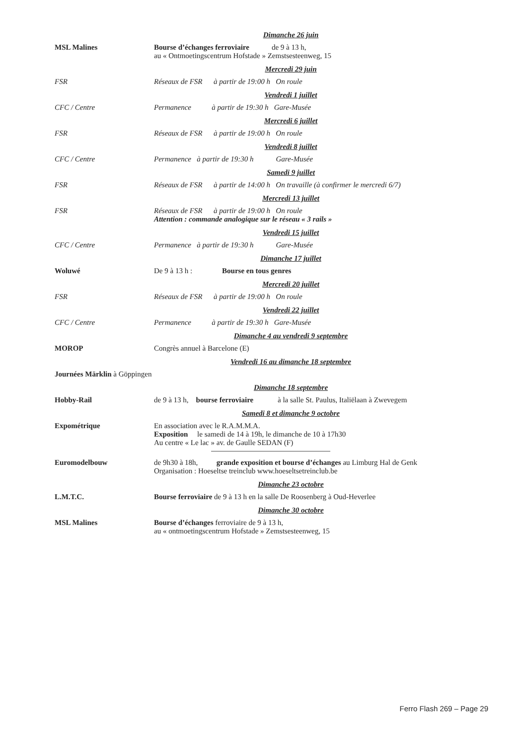Dimanche 26 juin
MSL Malines Bourse d’échanges ferroviaire de 9 à 13 h,
au « Ontmoetingscentrum Hofstade » Zemstsesteenweg, 15
Mercredi 29 juin
FSR Réseaux de FSR à partir de 19:00 h On roule
Vendredi 1 juillet
CFC / Centre Permanence à partir de 19:30 h Gare-Musée
Mercredi 6 juillet
FSR Réseaux de FSR à partir de 19:00 h On roule
Vendredi 8 juillet
CFC / Centre Permanence à partir de 19:30 h Gare-Musée
Samedi 9 juillet
FSR Réseaux de FSR à partir de 14:00 h On travaille (à confirmer le mercredi 6/7)
Mercredi 13 juillet
FSR Réseaux de FSR à partir de 19:00 h On roule
Attention : commande analogique sur le réseau « 3 rails »
Vendredi 15 juillet
CFC / Centre Permanence à partir de 19:30 h Gare-Musée
Dimanche 17 juillet
Woluwé De 9 à 13 h : Bourse en tous genres
Mercredi 20 juillet
FSR Réseaux de FSR à partir de 19:00 h On roule
Vendredi 22 juillet
CFC / Centre Permanence à partir de 19:30 h Gare-Musée
Dimanche 4 au vendredi 9 septembre
MOROP Congrès annuel à Barcelone (E)
Vendredi 16 au dimanche 18 septembre
Journées Märklin à Göppingen
Dimanche 18 septembre
Hobby-Rail de 9 à 13 h, bourse ferroviaire à la salle St. Paulus, Italiëlaan à Zwevegem
Samedi 8 et dimanche 9 octobre
Expométrique En association avec le R.A.M.M.A.
Exposition le samedi de 14 à 19h, le dimanche de 10 à 17h30
Au centre « Le lac » av. de Gaulle SEDAN (F)
Euromodelbouw de 9h30 à 18h, grande exposition et bourse d’échanges au Limburg Hal de Genk
Organisation : Hoeseltse treinclub www.hoeseltsetreinclub.be
Dimanche 23 octobre
L.M.T.C. Bourse ferroviaire de 9 à 13 h en la salle De Roosenberg à Oud-Heverlee
Dimanche 30 octobre
MSL Malines Bourse d’échanges ferroviaire de 9 à 13 h,
au « ontmoetingscentrum Hofstade » Zemstsesteenweg, 15
Ferro Flash 269 – Page 29